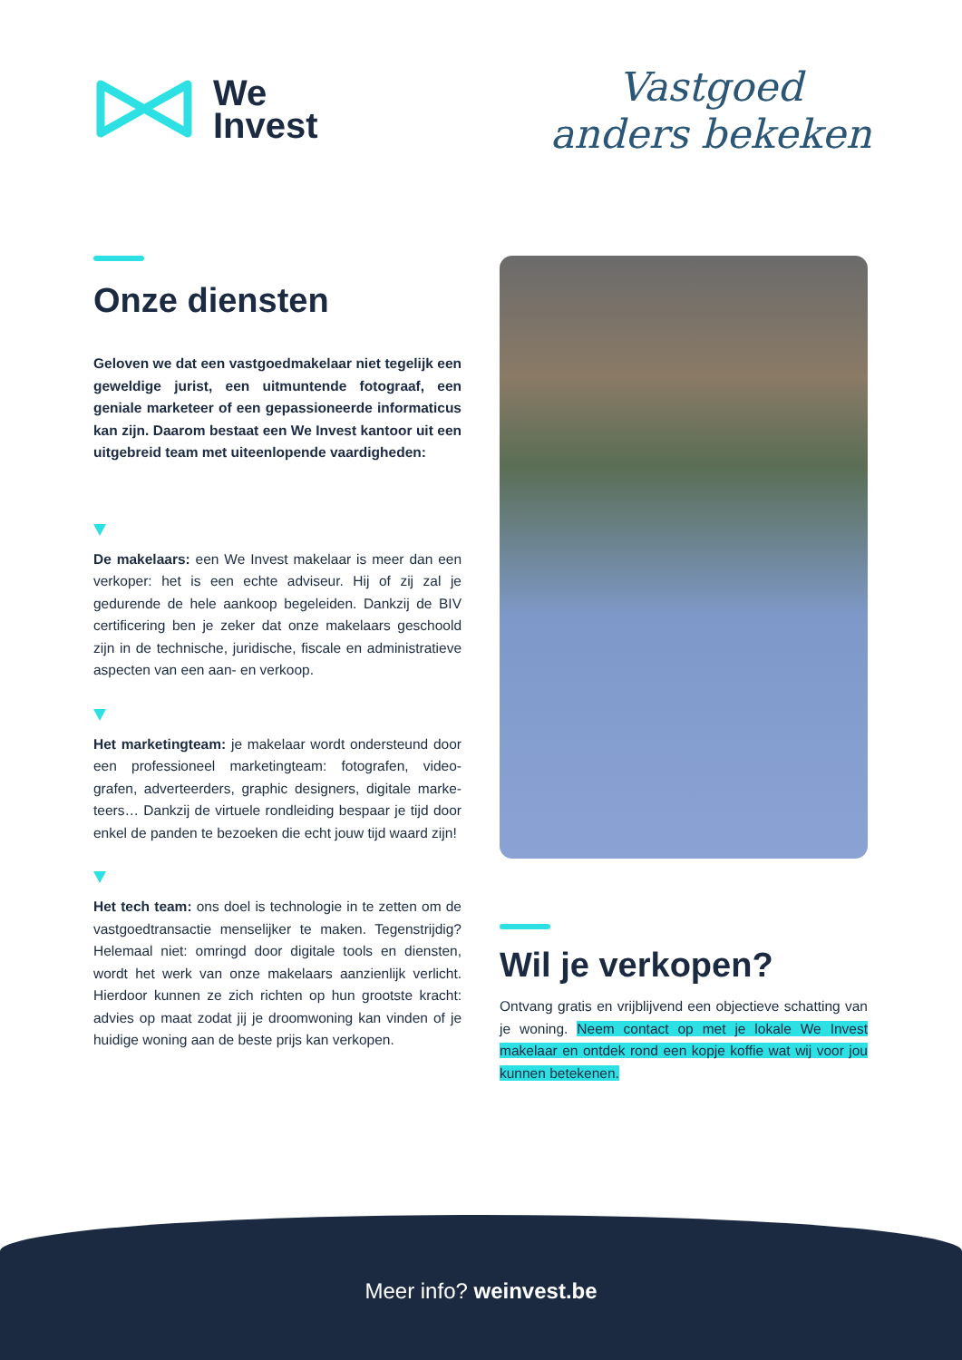We
Invest
Vastgoed
anders bekeken
Onze diensten
Geloven we dat een vastgoedmakelaar niet tegelijk een geweldige jurist, een uitmuntende fotograaf, een geniale marketeer of een gepassioneerde informaticus kan zijn. Daarom bestaat een We Invest kantoor uit een uitgebreid team met uiteenlopende vaardigheden:
De makelaars: een We Invest makelaar is meer dan een verkoper: het is een echte adviseur. Hij of zij zal je gedurende de hele aankoop begeleiden. Dankzij de BIV certificering ben je zeker dat onze makelaars geschoold zijn in de technische, juridische, fiscale en administratieve aspecten van een aan- en verkoop.
Het marketingteam: je makelaar wordt ondersteund door een professioneel marketingteam: fotografen, video-grafen, adverteerders, graphic designers, digitale marke-teers… Dankzij de virtuele rondleiding bespaar je tijd door enkel de panden te bezoeken die echt jouw tijd waard zijn!
Het tech team: ons doel is technologie in te zetten om de vastgoedtransactie menselijker te maken. Tegenstrijdig? Helemaal niet: omringd door digitale tools en diensten, wordt het werk van onze makelaars aanzienlijk verlicht. Hierdoor kunnen ze zich richten op hun grootste kracht: advies op maat zodat jij je droomwoning kan vinden of je huidige woning aan de beste prijs kan verkopen.
Wil je verkopen?
Ontvang gratis en vrijblijvend een objectieve schatting van je woning. Neem contact op met je lokale We Invest makelaar en ontdek rond een kopje koffie wat wij voor jou kunnen betekenen.
Meer info? weinvest.be